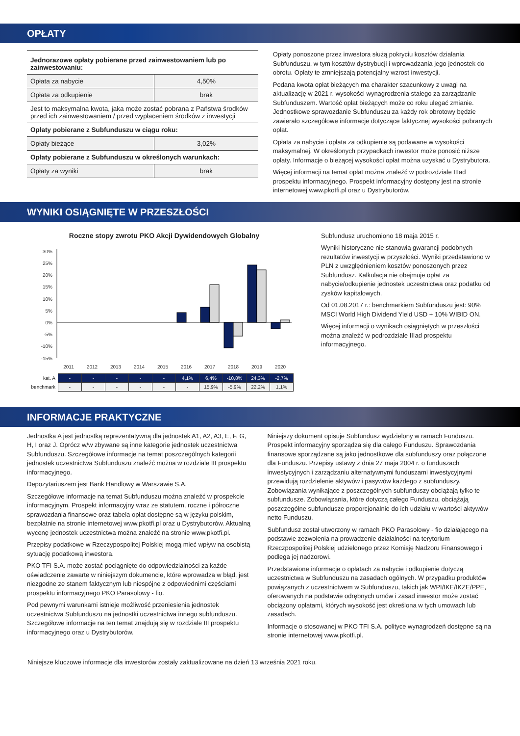OPŁATY
| Jednorazowe opłaty pobierane przed zainwestowaniem lub po zainwestowaniu: | |
| Opłata za nabycie | 4,50% |
| Opłata za odkupienie | brak |
| Jest to maksymalna kwota, jaka może zostać pobrana z Państwa środków przed ich zainwestowaniem / przed wypłaceniem środków z inwestycji | |
| Opłaty pobierane z Subfunduszu w ciągu roku: | |
| Opłaty bieżące | 3,02% |
| Opłaty pobierane z Subfunduszu w określonych warunkach: | |
| Opłaty za wyniki | brak |
Opłaty ponoszone przez inwestora służą pokryciu kosztów działania Subfunduszu, w tym kosztów dystrybucji i wprowadzania jego jednostek do obrotu. Opłaty te zmniejszają potencjalny wzrost inwestycji.
Podana kwota opłat bieżących ma charakter szacunkowy z uwagi na aktualizację w 2021 r. wysokości wynagrodzenia stałego za zarządzanie Subfunduszem. Wartość opłat bieżących może co roku ulegać zmianie. Jednostkowe sprawozdanie Subfunduszu za każdy rok obrotowy będzie zawierało szczegółowe informacje dotyczące faktycznej wysokości pobranych opłat.
Opłata za nabycie i opłata za odkupienie są podawane w wysokości maksymalnej. W określonych przypadkach inwestor może ponosić niższe opłaty. Informacje o bieżącej wysokości opłat można uzyskać u Dystrybutora.
Więcej informacji na temat opłat można znaleźć w podrozdziale IIIad prospektu informacyjnego. Prospekt informacyjny dostępny jest na stronie internetowej www.pkotfi.pl oraz u Dystrybutorów.
WYNIKI OSIĄGNIĘTE W PRZESZŁOŚCI
Roczne stopy zwrotu PKO Akcji Dywidendowych Globalny
30%
25%
20%
15%
10%
5%
0%
-5%
-10%
-15%
2011
2012
2013
2014
2015
2016
2017
2018
2019
2020
| kat. A | - | - | - | - | - | 4,1% | 6,4% | -10,8% | 24,3% | -2,7% |
| benchmark | - | - | - | - | - | - | 15,9% | -5,9% | 22,2% | 1,1% |
Subfundusz uruchomiono 18 maja 2015 r.
Wyniki historyczne nie stanowią gwarancji podobnych rezultatów inwestycji w przyszłości. Wyniki przedstawiono w PLN z uwzględnieniem kosztów ponoszonych przez Subfundusz. Kalkulacja nie obejmuje opłat za nabycie/odkupienie jednostek uczestnictwa oraz podatku od zysków kapitałowych.
Od 01.08.2017 r.: benchmarkiem Subfunduszu jest: 90% MSCI World High Dividend Yield USD + 10% WIBID ON.
Więcej informacji o wynikach osiągniętych w przeszłości można znaleźć w podrozdziale IIIad prospektu informacyjnego.
INFORMACJE PRAKTYCZNE
Jednostka A jest jednostką reprezentatywną dla jednostek A1, A2, A3, E, F, G, H, I oraz J. Oprócz w/w zbywane są inne kategorie jednostek uczestnictwa Subfunduszu. Szczegółowe informacje na temat poszczególnych kategorii jednostek uczestnictwa Subfunduszu znaleźć można w rozdziale III prospektu informacyjnego.
Depozytariuszem jest Bank Handlowy w Warszawie S.A.
Szczegółowe informacje na temat Subfunduszu można znaleźć w prospekcie informacyjnym. Prospekt informacyjny wraz ze statutem, roczne i półroczne sprawozdania finansowe oraz tabela opłat dostępne są w języku polskim, bezpłatnie na stronie internetowej www.pkotfi.pl oraz u Dystrybutorów. Aktualną wycenę jednostek uczestnictwa można znaleźć na stronie www.pkotfi.pl.
Przepisy podatkowe w Rzeczypospolitej Polskiej mogą mieć wpływ na osobistą sytuację podatkową inwestora.
PKO TFI S.A. może zostać pociągnięte do odpowiedzialności za każde oświadczenie zawarte w niniejszym dokumencie, które wprowadza w błąd, jest niezgodne ze stanem faktycznym lub niespójne z odpowiednimi częściami prospektu informacyjnego PKO Parasolowy - fio.
Pod pewnymi warunkami istnieje możliwość przeniesienia jednostek uczestnictwa Subfunduszu na jednostki uczestnictwa innego subfunduszu. Szczegółowe informacje na ten temat znajdują się w rozdziale III prospektu informacyjnego oraz u Dystrybutorów.
Niniejszy dokument opisuje Subfundusz wydzielony w ramach Funduszu. Prospekt informacyjny sporządza się dla całego Funduszu. Sprawozdania finansowe sporządzane są jako jednostkowe dla subfunduszy oraz połączone dla Funduszu. Przepisy ustawy z dnia 27 maja 2004 r. o funduszach inwestycyjnych i zarządzaniu alternatywnymi funduszami inwestycyjnymi przewidują rozdzielenie aktywów i pasywów każdego z subfunduszy. Zobowiązania wynikające z poszczególnych subfunduszy obciążają tylko te subfundusze. Zobowiązania, które dotyczą całego Funduszu, obciążają poszczególne subfundusze proporcjonalnie do ich udziału w wartości aktywów netto Funduszu.
Subfundusz został utworzony w ramach PKO Parasolowy - fio działającego na podstawie zezwolenia na prowadzenie działalności na terytorium Rzeczpospolitej Polskiej udzielonego przez Komisję Nadzoru Finansowego i podlega jej nadzorowi.
Przedstawione informacje o opłatach za nabycie i odkupienie dotyczą uczestnictwa w Subfunduszu na zasadach ogólnych. W przypadku produktów powiązanych z uczestnictwem w Subfunduszu, takich jak WPI/IKE/IKZE/PPE, oferowanych na podstawie odrębnych umów i zasad inwestor może zostać obciążony opłatami, których wysokość jest określona w tych umowach lub zasadach.
Informacje o stosowanej w PKO TFI S.A. polityce wynagrodzeń dostępne są na stronie internetowej www.pkotfi.pl.
Niniejsze kluczowe informacje dla inwestorów zostały zaktualizowane na dzień 13 września 2021 roku.